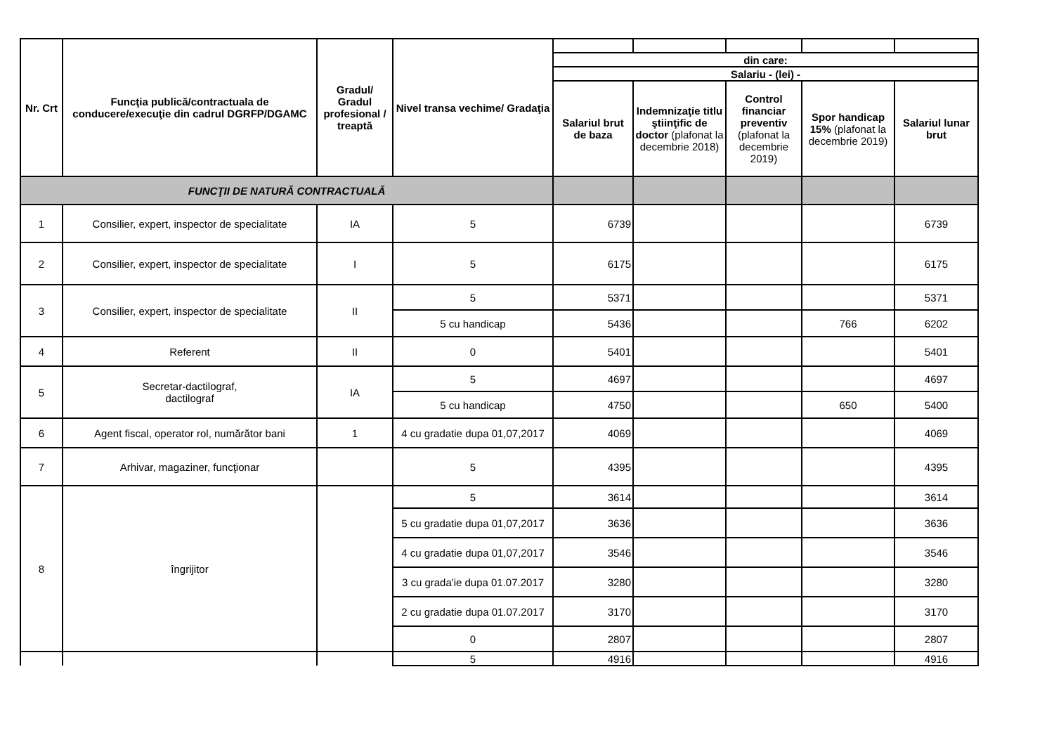| Nr. Crt | Funcţia publică/contractuala de conducere/execuţie din cadrul DGRFP/DGAMC | Gradul/ Gradul profesional / treaptă | Nivel transa vechime/ Gradaţia | | | | | |
| | | | | din care: | | | | |
| | | | | Salariu - (lei) - | | | | |
| | | | | Salariul brut de baza | Indemnizaţie titlu ştiinţific de doctor (plafonat la decembrie 2018) | Control financiar preventiv (plafonat la decembrie 2019) | Spor handicap 15% (plafonat la decembrie 2019) | Salariul lunar brut |
| FUNCŢII DE NATURĂ CONTRACTUALĂ | | | | | | | | |
| 1 | Consilier, expert, inspector de specialitate | IA | 5 | 6739 | | | | 6739 |
| 2 | Consilier, expert, inspector de specialitate | I | 5 | 6175 | | | | 6175 |
| 3 | Consilier, expert, inspector de specialitate | II | 5 | 5371 | | | | 5371 |
| | | | 5 cu handicap | 5436 | | | 766 | 6202 |
| 4 | Referent | II | 0 | 5401 | | | | 5401 |
| 5 | Secretar-dactilograf, dactilograf | IA | 5 | 4697 | | | | 4697 |
| | | | 5 cu handicap | 4750 | | | 650 | 5400 |
| 6 | Agent fiscal, operator rol, numărător bani | 1 | 4 cu gradatie dupa 01,07,2017 | 4069 | | | | 4069 |
| 7 | Arhivar, magaziner, funcţionar | | 5 | 4395 | | | | 4395 |
| 8 | îngrijitor | | 5 | 3614 | | | | 3614 |
| | | | 5 cu gradatie dupa 01,07,2017 | 3636 | | | | 3636 |
| | | | 4 cu gradatie dupa 01,07,2017 | 3546 | | | | 3546 |
| | | | 3 cu grada'ie dupa 01.07.2017 | 3280 | | | | 3280 |
| | | | 2 cu gradatie dupa 01.07.2017 | 3170 | | | | 3170 |
| | | | 0 | 2807 | | | | 2807 |
| | | | 5 | 4916 | | | | 4916 |